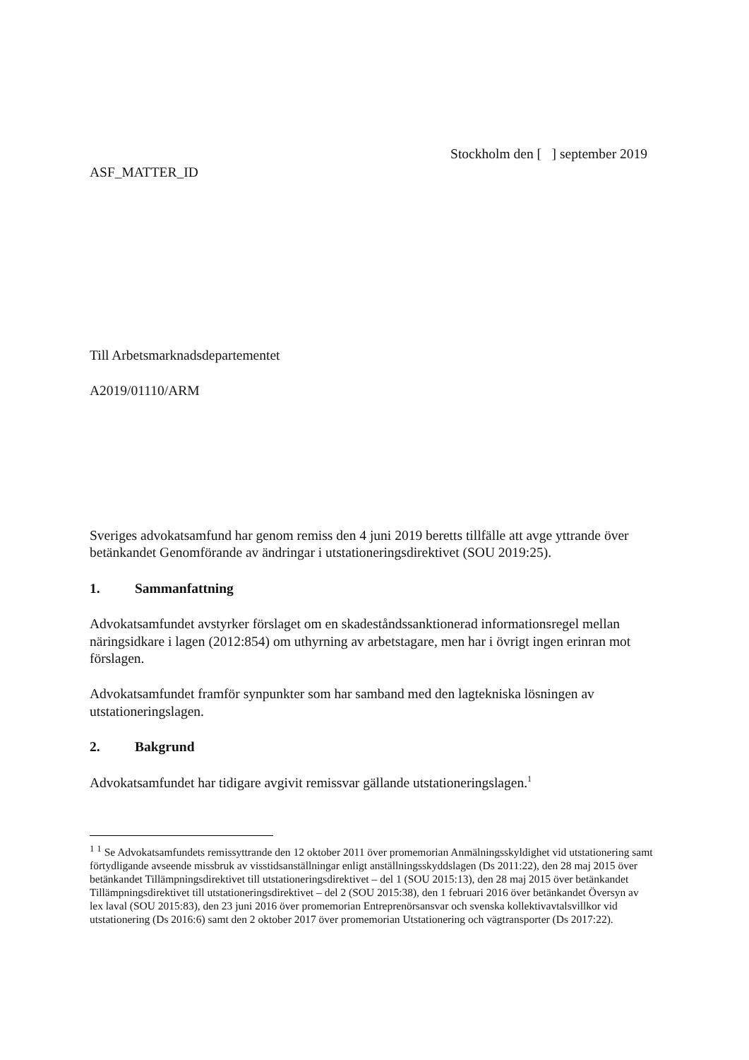Stockholm den [ ] september 2019
ASF_MATTER_ID
Till Arbetsmarknadsdepartementet
A2019/01110/ARM
Sveriges advokatsamfund har genom remiss den 4 juni 2019 beretts tillfälle att avge yttrande över betänkandet Genomförande av ändringar i utstationeringsdirektivet (SOU 2019:25).
1. Sammanfattning
Advokatsamfundet avstyrker förslaget om en skadeståndssanktionerad informationsregel mellan näringsidkare i lagen (2012:854) om uthyrning av arbetstagare, men har i övrigt ingen erinran mot förslagen.
Advokatsamfundet framför synpunkter som har samband med den lagtekniska lösningen av utstationeringslagen.
2. Bakgrund
Advokatsamfundet har tidigare avgivit remissvar gällande utstationeringslagen.<sup>1</sup>
<sup>1</sup> <sup>1</sup> Se Advokatsamfundets remissyttrande den 12 oktober 2011 över promemorian Anmälningsskyldighet vid utstationering samt förtydligande avseende missbruk av visstidsanställningar enligt anställningsskyddslagen (Ds 2011:22), den 28 maj 2015 över betänkandet Tillämpningsdirektivet till utstationeringsdirektivet – del 1 (SOU 2015:13), den 28 maj 2015 över betänkandet Tillämpningsdirektivet till utstationeringsdirektivet – del 2 (SOU 2015:38), den 1 februari 2016 över betänkandet Översyn av lex laval (SOU 2015:83), den 23 juni 2016 över promemorian Entreprenörsansvar och svenska kollektivavtalsvillkor vid utstationering (Ds 2016:6) samt den 2 oktober 2017 över promemorian Utstationering och vägtransporter (Ds 2017:22).